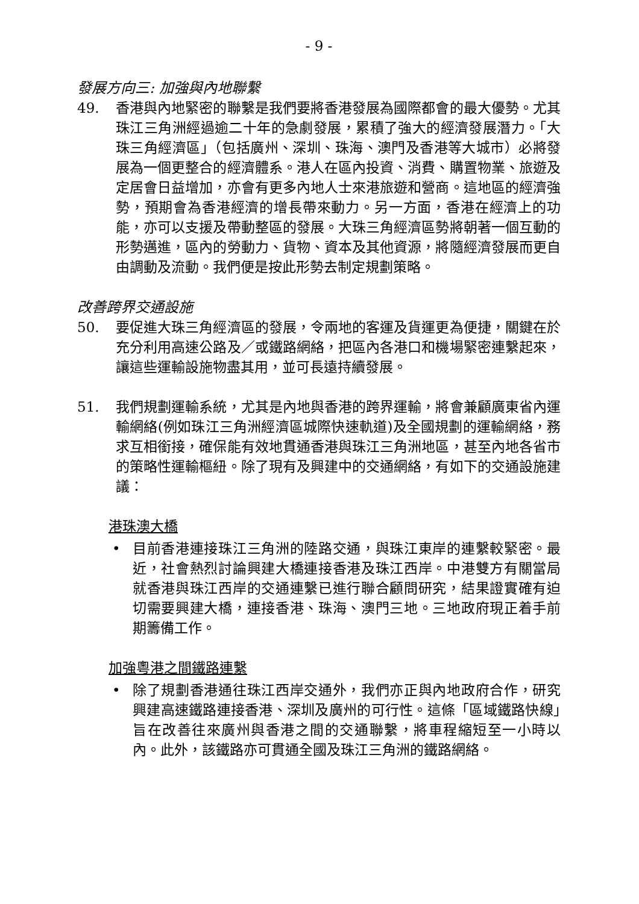- 9 -
發展方向三: 加強與內地聯繫
49. 香港與內地緊密的聯繫是我們要將香港發展為國際都會的最大優勢。尤其珠江三角洲經過逾二十年的急劇發展，累積了強大的經濟發展潛力。「大珠三角經濟區」（包括廣州、深圳、珠海、澳門及香港等大城市）必將發展為一個更整合的經濟體系。港人在區內投資、消費、購置物業、旅遊及定居會日益增加，亦會有更多內地人士來港旅遊和營商。這地區的經濟強勢，預期會為香港經濟的增長帶來動力。另一方面，香港在經濟上的功能，亦可以支援及帶動整區的發展。大珠三角經濟區勢將朝著一個互動的形勢邁進，區內的勞動力、貨物、資本及其他資源，將隨經濟發展而更自由調動及流動。我們便是按此形勢去制定規劃策略。
改善跨界交通設施
50. 要促進大珠三角經濟區的發展，令兩地的客運及貨運更為便捷，關鍵在於充分利用高速公路及／或鐵路網絡，把區內各港口和機場緊密連繫起來，讓這些運輸設施物盡其用，並可長遠持續發展。
51. 我們規劃運輸系統，尤其是內地與香港的跨界運輸，將會兼顧廣東省內運輸網絡(例如珠江三角洲經濟區城際快速軌道)及全國規劃的運輸網絡，務求互相銜接，確保能有效地貫通香港與珠江三角洲地區，甚至內地各省市的策略性運輸樞紐。除了現有及興建中的交通網絡，有如下的交通設施建議：
港珠澳大橋
• 目前香港連接珠江三角洲的陸路交通，與珠江東岸的連繫較緊密。最近，社會熱烈討論興建大橋連接香港及珠江西岸。中港雙方有關當局就香港與珠江西岸的交通連繫已進行聯合顧問研究，結果證實確有迫切需要興建大橋，連接香港、珠海、澳門三地。三地政府現正着手前期籌備工作。
加強粵港之間鐵路連繫
• 除了規劃香港通往珠江西岸交通外，我們亦正與內地政府合作，研究興建高速鐵路連接香港、深圳及廣州的可行性。這條「區域鐵路快線」旨在改善往來廣州與香港之間的交通聯繫，將車程縮短至一小時以內。此外，該鐵路亦可貫通全國及珠江三角洲的鐵路網絡。